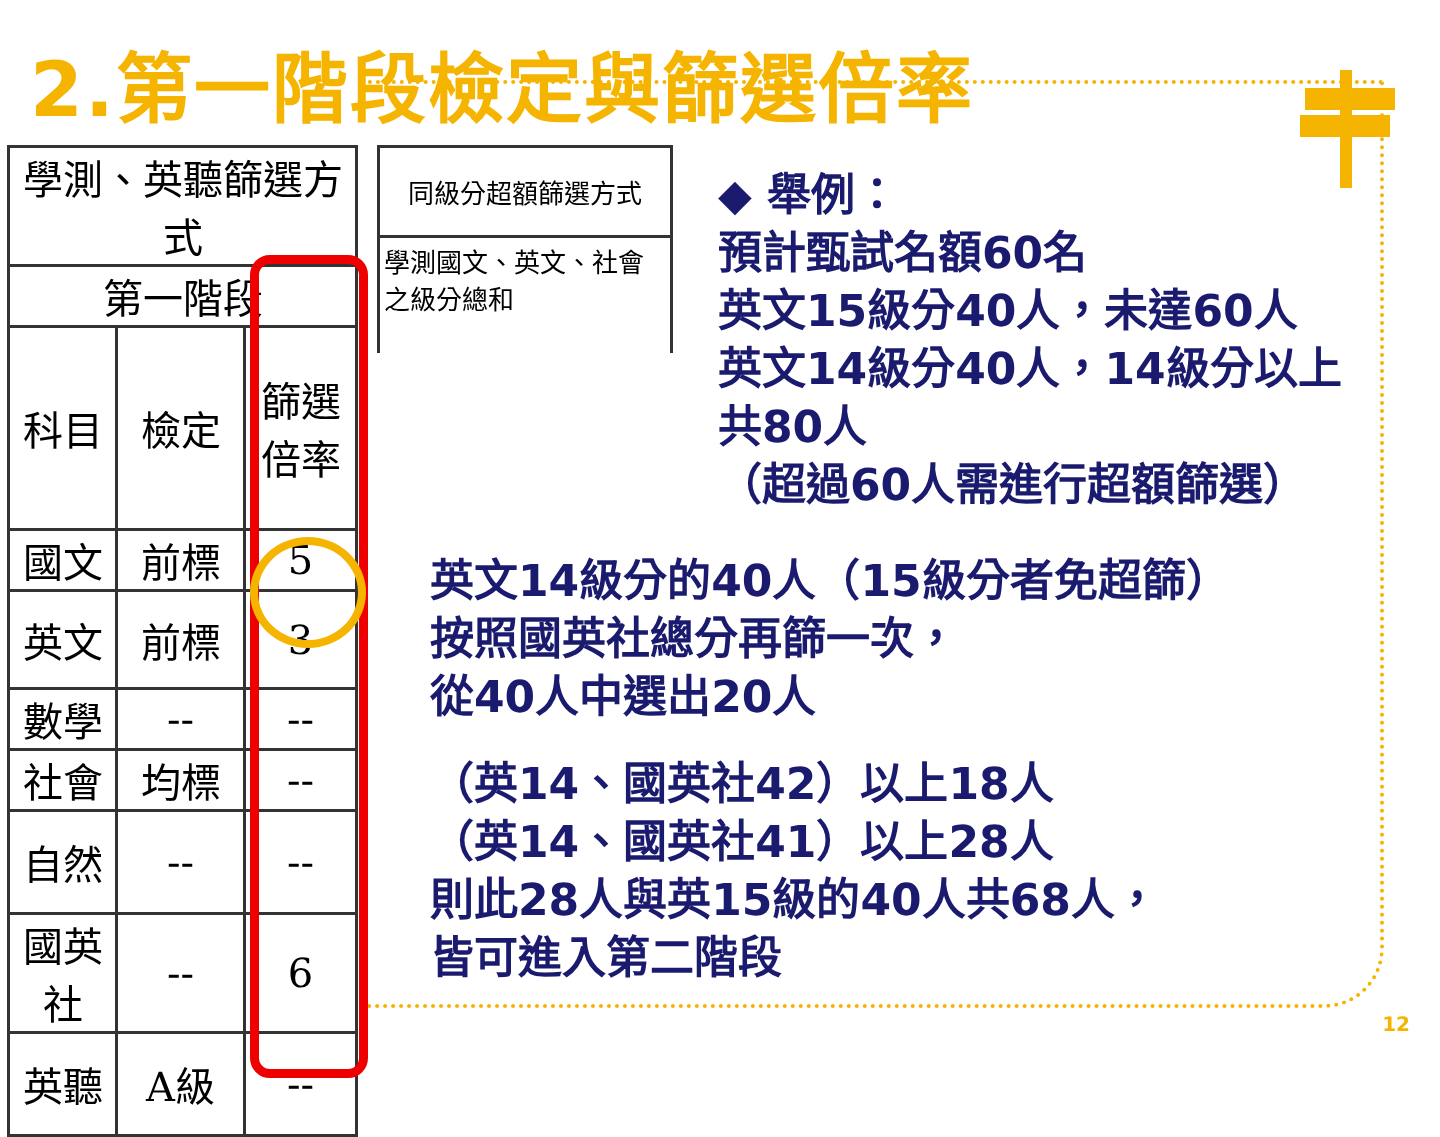2.第一階段檢定與篩選倍率
| 學測、英聽篩選方式 | | |
| 第一階段 | | |
| 科目 | 檢定 | 篩選 倍率 |
| 國文 | 前標 | 5 |
| 英文 | 前標 | 3 |
| 數學 | -- | -- |
| 社會 | 均標 | -- |
| 自然 | -- | -- |
| 國英 社 | -- | 6 |
| 英聽 | A級 | -- |
同級分超額篩選方式
學測國文、英文、社會之級分總和
◆ 舉例：
預計甄試名額60名
英文15級分40人，未達60人
英文14級分40人，14級分以上
共80人
（超過60人需進行超額篩選）
英文14級分的40人（15級分者免超篩）
按照國英社總分再篩一次，
從40人中選出20人
（英14、國英社42）以上18人
（英14、國英社41）以上28人
則此28人與英15級的40人共68人，
皆可進入第二階段
12